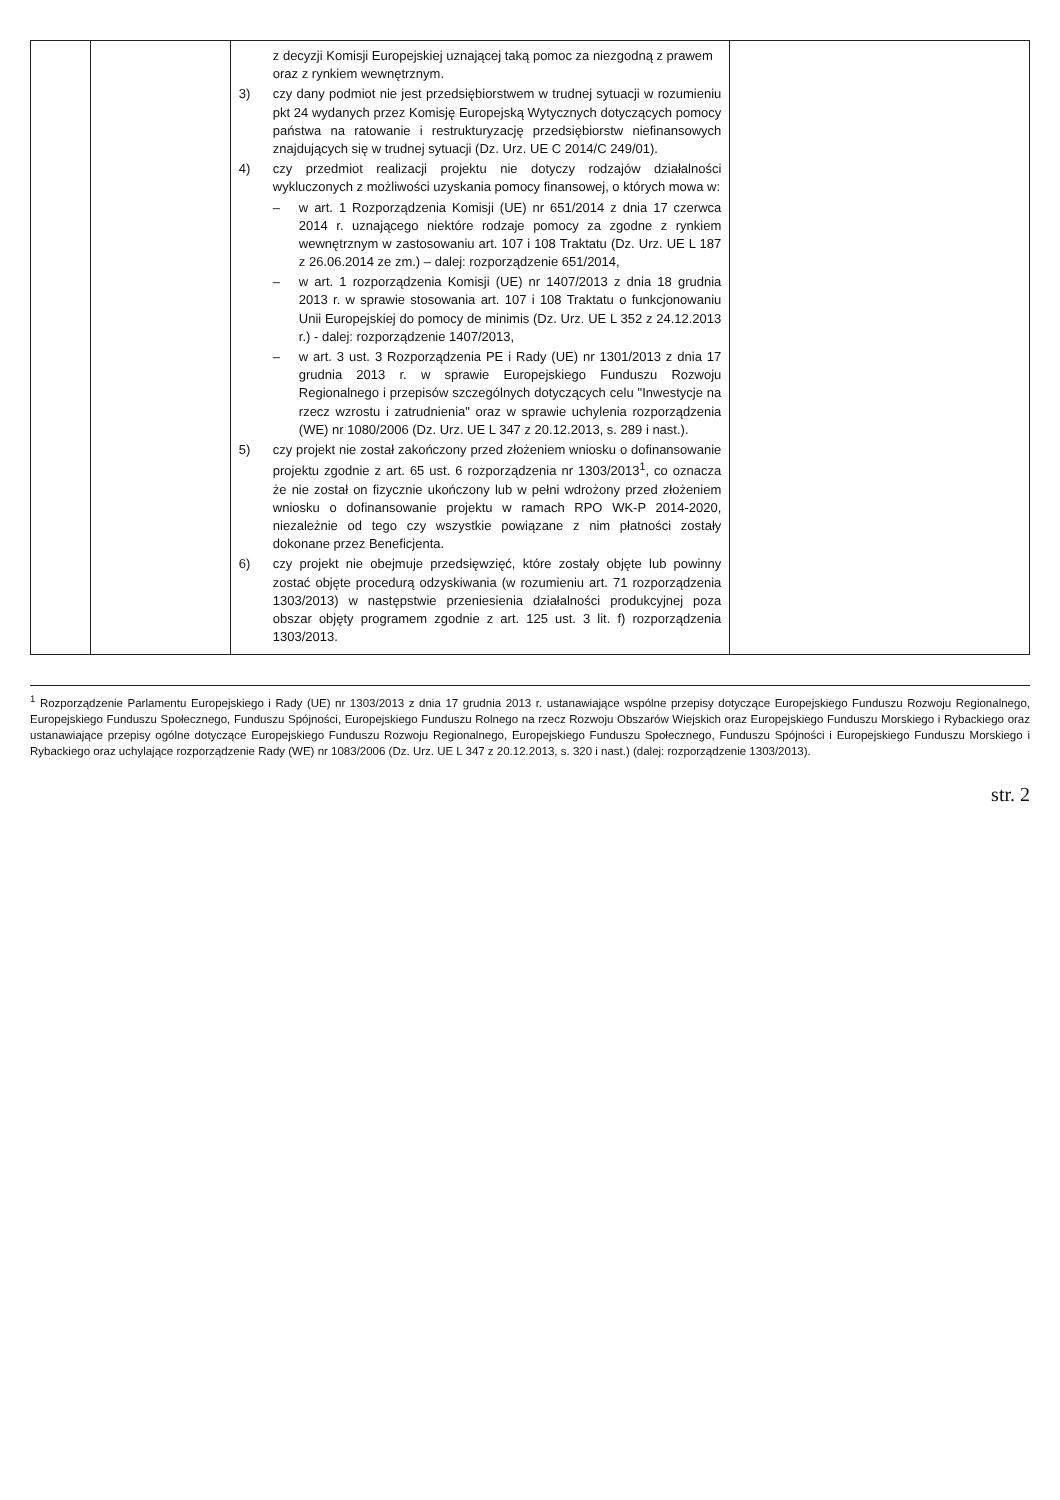| | | z decyzji Komisji Europejskiej uznającej taką pomoc za niezgodną z prawem oraz z rynkiem wewnętrznym. 3) czy dany podmiot nie jest przedsiębiorstwem w trudnej sytuacji w rozumieniu pkt 24 wydanych przez Komisję Europejską Wytycznych dotyczących pomocy państwa na ratowanie i restrukturyzację przedsiębiorstw niefinansowych znajdujących się w trudnej sytuacji (Dz. Urz. UE C 2014/C 249/01). 4) czy przedmiot realizacji projektu nie dotyczy rodzajów działalności wykluczonych z możliwości uzyskania pomocy finansowej, o których mowa w: – w art. 1 Rozporządzenia Komisji (UE) nr 651/2014 z dnia 17 czerwca 2014 r. uznającego niektóre rodzaje pomocy za zgodne z rynkiem wewnętrznym w zastosowaniu art. 107 i 108 Traktatu (Dz. Urz. UE L 187 z 26.06.2014 ze zm.) – dalej: rozporządzenie 651/2014, – w art. 1 rozporządzenia Komisji (UE) nr 1407/2013 z dnia 18 grudnia 2013 r. w sprawie stosowania art. 107 i 108 Traktatu o funkcjonowaniu Unii Europejskiej do pomocy de minimis (Dz. Urz. UE L 352 z 24.12.2013 r.) - dalej: rozporządzenie 1407/2013, – w art. 3 ust. 3 Rozporządzenia PE i Rady (UE) nr 1301/2013 z dnia 17 grudnia 2013 r. w sprawie Europejskiego Funduszu Rozwoju Regionalnego i przepisów szczególnych dotyczących celu "Inwestycje na rzecz wzrostu i zatrudnienia" oraz w sprawie uchylenia rozporządzenia (WE) nr 1080/2006 (Dz. Urz. UE L 347 z 20.12.2013, s. 289 i nast.). 5) czy projekt nie został zakończony przed złożeniem wniosku o dofinansowanie projektu zgodnie z art. 65 ust. 6 rozporządzenia nr 1303/2013<sup>1</sup>, co oznacza że nie został on fizycznie ukończony lub w pełni wdrożony przed złożeniem wniosku o dofinansowanie projektu w ramach RPO WK-P 2014-2020, niezależnie od tego czy wszystkie powiązane z nim płatności zostały dokonane przez Beneficjenta. 6) czy projekt nie obejmuje przedsięwzięć, które zostały objęte lub powinny zostać objęte procedurą odzyskiwania (w rozumieniu art. 71 rozporządzenia 1303/2013) w następstwie przeniesienia działalności produkcyjnej poza obszar objęty programem zgodnie z art. 125 ust. 3 lit. f) rozporządzenia 1303/2013. | |
<sup>1</sup> Rozporządzenie Parlamentu Europejskiego i Rady (UE) nr 1303/2013 z dnia 17 grudnia 2013 r. ustanawiające wspólne przepisy dotyczące Europejskiego Funduszu Rozwoju Regionalnego, Europejskiego Funduszu Społecznego, Funduszu Spójności, Europejskiego Funduszu Rolnego na rzecz Rozwoju Obszarów Wiejskich oraz Europejskiego Funduszu Morskiego i Rybackiego oraz ustanawiające przepisy ogólne dotyczące Europejskiego Funduszu Rozwoju Regionalnego, Europejskiego Funduszu Społecznego, Funduszu Spójności i Europejskiego Funduszu Morskiego i Rybackiego oraz uchylające rozporządzenie Rady (WE) nr 1083/2006 (Dz. Urz. UE L 347 z 20.12.2013, s. 320 i nast.) (dalej: rozporządzenie 1303/2013).
str. 2